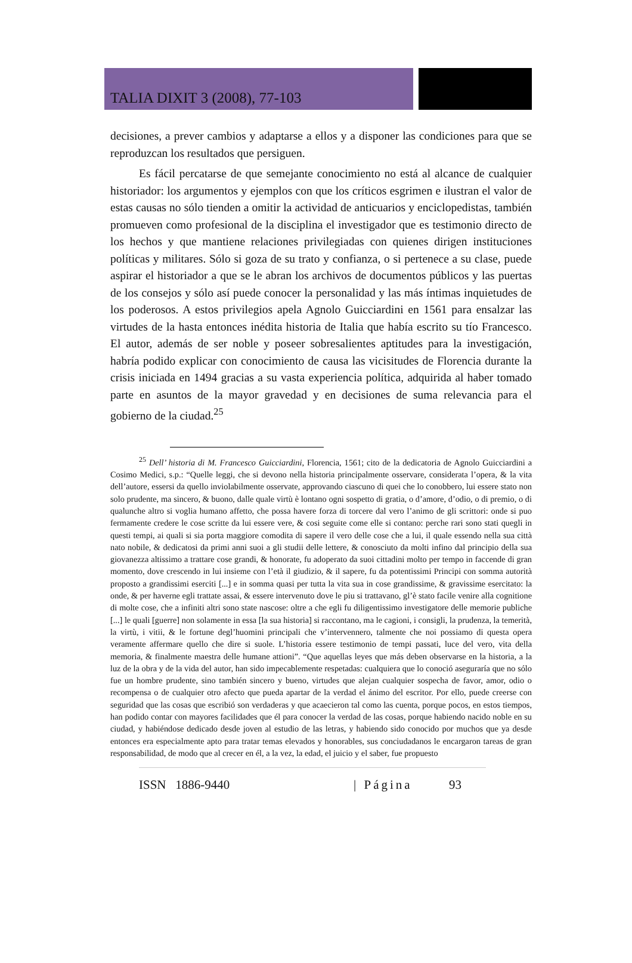TALIA DIXIT 3 (2008), 77-103
decisiones, a prever cambios y adaptarse a ellos y a disponer las condiciones para que se reproduzcan los resultados que persiguen.
Es fácil percatarse de que semejante conocimiento no está al alcance de cualquier historiador: los argumentos y ejemplos con que los críticos esgrimen e ilustran el valor de estas causas no sólo tienden a omitir la actividad de anticuarios y enciclopedistas, también promueven como profesional de la disciplina el investigador que es testimonio directo de los hechos y que mantiene relaciones privilegiadas con quienes dirigen instituciones políticas y militares. Sólo si goza de su trato y confianza, o si pertenece a su clase, puede aspirar el historiador a que se le abran los archivos de documentos públicos y las puertas de los consejos y sólo así puede conocer la personalidad y las más íntimas inquietudes de los poderosos. A estos privilegios apela Agnolo Guicciardini en 1561 para ensalzar las virtudes de la hasta entonces inédita historia de Italia que había escrito su tío Francesco. El autor, además de ser noble y poseer sobresalientes aptitudes para la investigación, habría podido explicar con conocimiento de causa las vicisitudes de Florencia durante la crisis iniciada en 1494 gracias a su vasta experiencia política, adquirida al haber tomado parte en asuntos de la mayor gravedad y en decisiones de suma relevancia para el gobierno de la ciudad.<sup>25</sup>
<sup>25</sup> Dell’ historia di M. Francesco Guicciardini, Florencia, 1561; cito de la dedicatoria de Agnolo Guicciardini a Cosimo Medici, s.p.: “Quelle leggi, che si devono nella historia principalmente osservare, considerata l’opera, & la vita dell’autore, essersi da quello inviolabilmente osservate, approvando ciascuno di quei che lo conobbero, lui essere stato non solo prudente, ma sincero, & buono, dalle quale virtù è lontano ogni sospetto di gratia, o d’amore, d’odio, o di premio, o di qualunche altro si voglia humano affetto, che possa havere forza di torcere dal vero l’animo de gli scrittori: onde si puo fermamente credere le cose scritte da lui essere vere, & cosi seguite come elle si contano: perche rari sono stati quegli in questi tempi, ai quali si sia porta maggiore comodita di sapere il vero delle cose che a lui, il quale essendo nella sua città nato nobile, & dedicatosi da primi anni suoi a gli studii delle lettere, & conosciuto da molti infino dal principio della sua giovanezza altissimo a trattare cose grandi, & honorate, fu adoperato da suoi cittadini molto per tempo in faccende di gran momento, dove crescendo in lui insieme con l’età il giudizio, & il sapere, fu da potentissimi Principi con somma autorità proposto a grandissimi eserciti [...] e in somma quasi per tutta la vita sua in cose grandissime, & gravissime esercitato: la onde, & per haverne egli trattate assai, & essere intervenuto dove le piu si trattavano, gl’è stato facile venire alla cognitione di molte cose, che a infiniti altri sono state nascose: oltre a che egli fu diligentissimo investigatore delle memorie publiche [...] le quali [guerre] non solamente in essa [la sua historia] si raccontano, ma le cagioni, i consigli, la prudenza, la temerità, la virtù, i vitii, & le fortune degl’huomini principali che v’intervennero, talmente che noi possiamo di questa opera veramente affermare quello che dire si suole. L’historia essere testimonio de tempi passati, luce del vero, vita della memoria, & finalmente maestra delle humane attioni”. “Que aquellas leyes que más deben observarse en la historia, a la luz de la obra y de la vida del autor, han sido impecablemente respetadas: cualquiera que lo conoció aseguraría que no sólo fue un hombre prudente, sino también sincero y bueno, virtudes que alejan cualquier sospecha de favor, amor, odio o recompensa o de cualquier otro afecto que pueda apartar de la verdad el ánimo del escritor. Por ello, puede creerse con seguridad que las cosas que escribió son verdaderas y que acaecieron tal como las cuenta, porque pocos, en estos tiempos, han podido contar con mayores facilidades que él para conocer la verdad de las cosas, porque habiendo nacido noble en su ciudad, y habiéndose dedicado desde joven al estudio de las letras, y habiendo sido conocido por muchos que ya desde entonces era especialmente apto para tratar temas elevados y honorables, sus conciudadanos le encargaron tareas de gran responsabilidad, de modo que al crecer en él, a la vez, la edad, el juicio y el saber, fue propuesto
ISSN 1886-9440 | Página 93